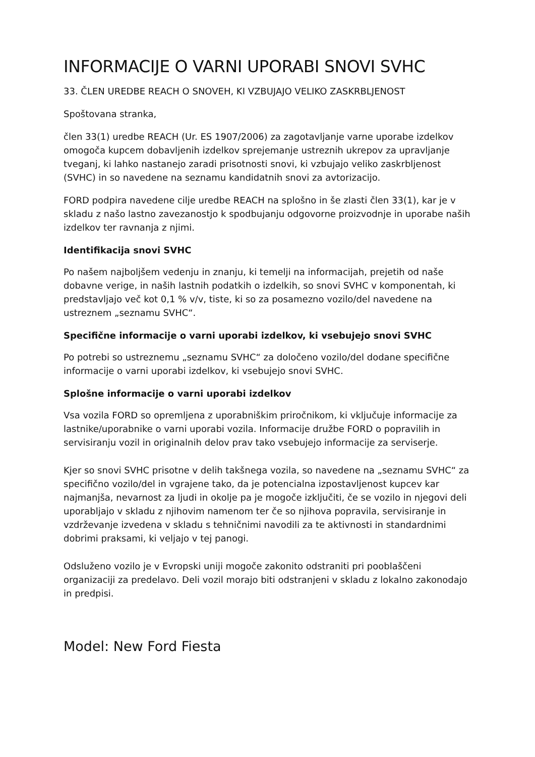INFORMACIJE O VARNI UPORABI SNOVI SVHC
33. ČLEN UREDBE REACH O SNOVEH, KI VZBUJAJO VELIKO ZASKRBLJENOST
Spoštovana stranka,
člen 33(1) uredbe REACH (Ur. ES 1907/2006) za zagotavljanje varne uporabe izdelkov omogoča kupcem dobavljenih izdelkov sprejemanje ustreznih ukrepov za upravljanje tveganj, ki lahko nastanejo zaradi prisotnosti snovi, ki vzbujajo veliko zaskrbljenost (SVHC) in so navedene na seznamu kandidatnih snovi za avtorizacijo.
FORD podpira navedene cilje uredbe REACH na splošno in še zlasti člen 33(1), kar je v skladu z našo lastno zavezanostjo k spodbujanju odgovorne proizvodnje in uporabe naših izdelkov ter ravnanja z njimi.
Identifikacija snovi SVHC
Po našem najboljšem vedenju in znanju, ki temelji na informacijah, prejetih od naše dobavne verige, in naših lastnih podatkih o izdelkih, so snovi SVHC v komponentah, ki predstavljajo več kot 0,1 % v/v, tiste, ki so za posamezno vozilo/del navedene na ustreznem „seznamu SVHC“.
Specifične informacije o varni uporabi izdelkov, ki vsebujejo snovi SVHC
Po potrebi so ustreznemu „seznamu SVHC“ za določeno vozilo/del dodane specifične informacije o varni uporabi izdelkov, ki vsebujejo snovi SVHC.
Splošne informacije o varni uporabi izdelkov
Vsa vozila FORD so opremljena z uporabniškim priročnikom, ki vključuje informacije za lastnike/uporabnike o varni uporabi vozila. Informacije družbe FORD o popravilih in servisiranju vozil in originalnih delov prav tako vsebujejo informacije za serviserje.
Kjer so snovi SVHC prisotne v delih takšnega vozila, so navedene na „seznamu SVHC“ za specifično vozilo/del in vgrajene tako, da je potencialna izpostavljenost kupcev kar najmanjša, nevarnost za ljudi in okolje pa je mogoče izključiti, če se vozilo in njegovi deli uporabljajo v skladu z njihovim namenom ter če so njihova popravila, servisiranje in vzdrževanje izvedena v skladu s tehničnimi navodili za te aktivnosti in standardnimi dobrimi praksami, ki veljajo v tej panogi.
Odsluženo vozilo je v Evropski uniji mogoče zakonito odstraniti pri pooblaščeni organizaciji za predelavo. Deli vozil morajo biti odstranjeni v skladu z lokalno zakonodajo in predpisi.
Model: New Ford Fiesta